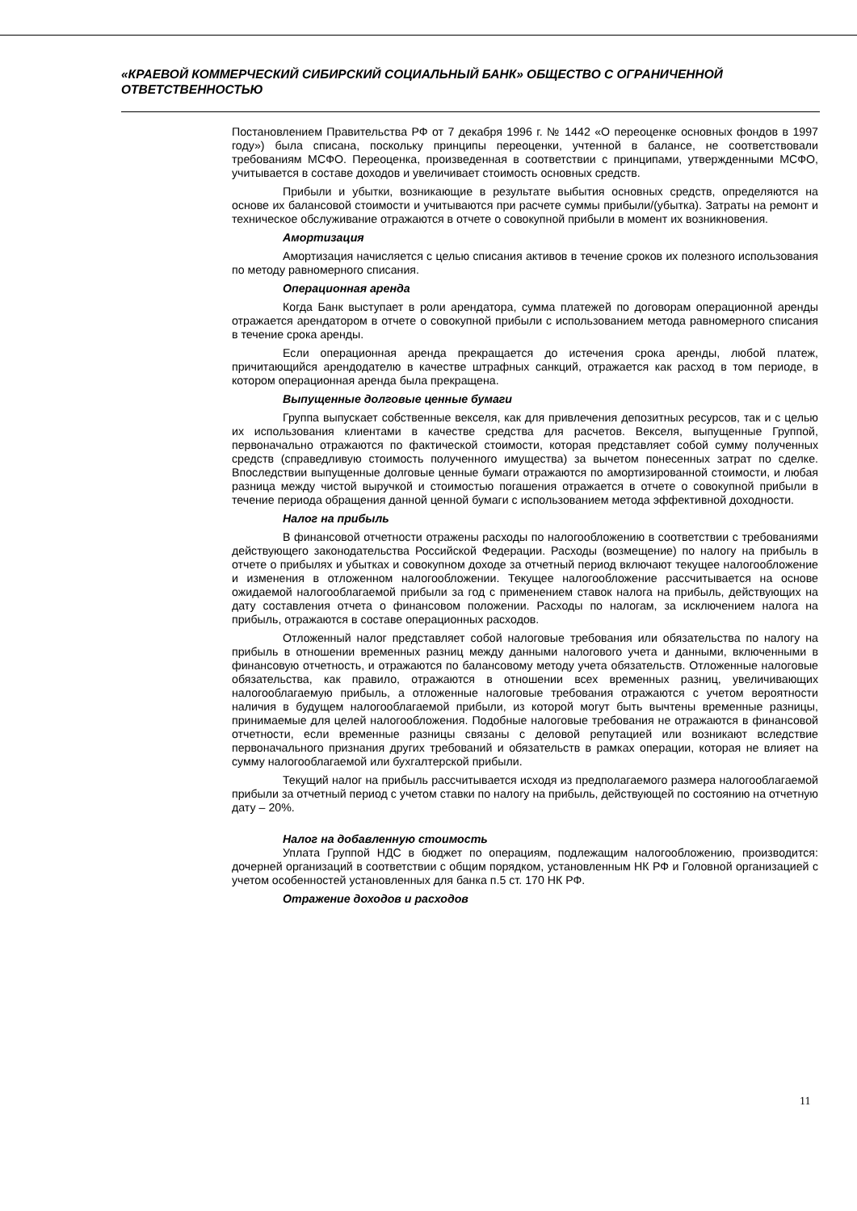«КРАЕВОЙ КОММЕРЧЕСКИЙ СИБИРСКИЙ СОЦИАЛЬНЫЙ БАНК» ОБЩЕСТВО С ОГРАНИЧЕННОЙ ОТВЕТСТВЕННОСТЬЮ
Постановлением Правительства РФ от 7 декабря 1996 г. № 1442 «О переоценке основных фондов в 1997 году») была списана, поскольку принципы переоценки, учтенной в балансе, не соответствовали требованиям МСФО. Переоценка, произведенная в соответствии с принципами, утвержденными МСФО, учитывается в составе доходов и увеличивает стоимость основных средств.
Прибыли и убытки, возникающие в результате выбытия основных средств, определяются на основе их балансовой стоимости и учитываются при расчете суммы прибыли/(убытка). Затраты на ремонт и техническое обслуживание отражаются в отчете о совокупной прибыли в момент их возникновения.
Амортизация
Амортизация начисляется с целью списания активов в течение сроков их полезного использования по методу равномерного списания.
Операционная аренда
Когда Банк выступает в роли арендатора, сумма платежей по договорам операционной аренды отражается арендатором в отчете о совокупной прибыли с использованием метода равномерного списания в течение срока аренды.
Если операционная аренда прекращается до истечения срока аренды, любой платеж, причитающийся арендодателю в качестве штрафных санкций, отражается как расход в том периоде, в котором операционная аренда была прекращена.
Выпущенные долговые ценные бумаги
Группа выпускает собственные векселя, как для привлечения депозитных ресурсов, так и с целью их использования клиентами в качестве средства для расчетов. Векселя, выпущенные Группой, первоначально отражаются по фактической стоимости, которая представляет собой сумму полученных средств (справедливую стоимость полученного имущества) за вычетом понесенных затрат по сделке. Впоследствии выпущенные долговые ценные бумаги отражаются по амортизированной стоимости, и любая разница между чистой выручкой и стоимостью погашения отражается в отчете о совокупной прибыли в течение периода обращения данной ценной бумаги с использованием метода эффективной доходности.
Налог на прибыль
В финансовой отчетности отражены расходы по налогообложению в соответствии с требованиями действующего законодательства Российской Федерации. Расходы (возмещение) по налогу на прибыль в отчете о прибылях и убытках и совокупном доходе за отчетный период включают текущее налогообложение и изменения в отложенном налогообложении. Текущее налогообложение рассчитывается на основе ожидаемой налогооблагаемой прибыли за год с применением ставок налога на прибыль, действующих на дату составления отчета о финансовом положении. Расходы по налогам, за исключением налога на прибыль, отражаются в составе операционных расходов.
Отложенный налог представляет собой налоговые требования или обязательства по налогу на прибыль в отношении временных разниц между данными налогового учета и данными, включенными в финансовую отчетность, и отражаются по балансовому методу учета обязательств. Отложенные налоговые обязательства, как правило, отражаются в отношении всех временных разниц, увеличивающих налогооблагаемую прибыль, а отложенные налоговые требования отражаются с учетом вероятности наличия в будущем налогооблагаемой прибыли, из которой могут быть вычтены временные разницы, принимаемые для целей налогообложения. Подобные налоговые требования не отражаются в финансовой отчетности, если временные разницы связаны с деловой репутацией или возникают вследствие первоначального признания других требований и обязательств в рамках операции, которая не влияет на сумму налогооблагаемой или бухгалтерской прибыли.
Текущий налог на прибыль рассчитывается исходя из предполагаемого размера налогооблагаемой прибыли за отчетный период с учетом ставки по налогу на прибыль, действующей по состоянию на отчетную дату – 20%.
Налог на добавленную стоимость
Уплата Группой НДС в бюджет по операциям, подлежащим налогообложению, производится: дочерней организаций в соответствии с общим порядком, установленным НК РФ и Головной организацией с учетом особенностей установленных для банка п.5 ст. 170 НК РФ.
Отражение доходов и расходов
11